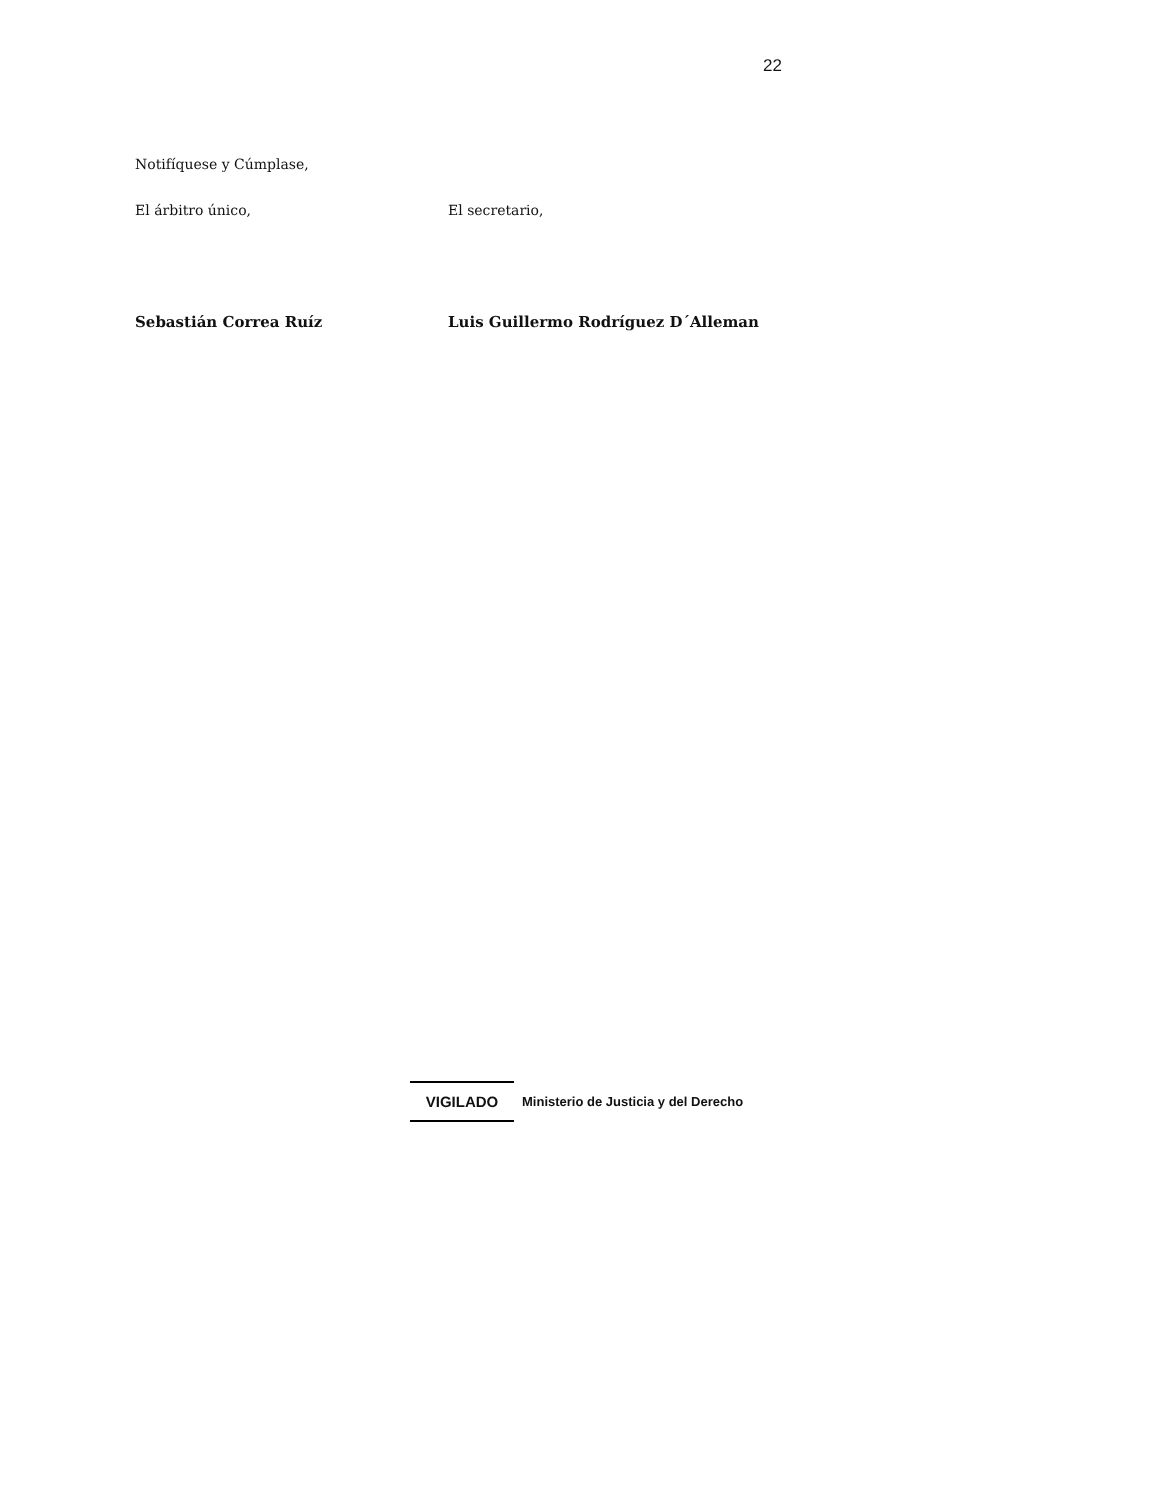22
Notifíquese y Cúmplase,
El árbitro único, El secretario,
Sebastián Correa Ruíz Luis Guillermo Rodríguez D´Alleman
VIGILADO
Ministerio de Justicia y del Derecho